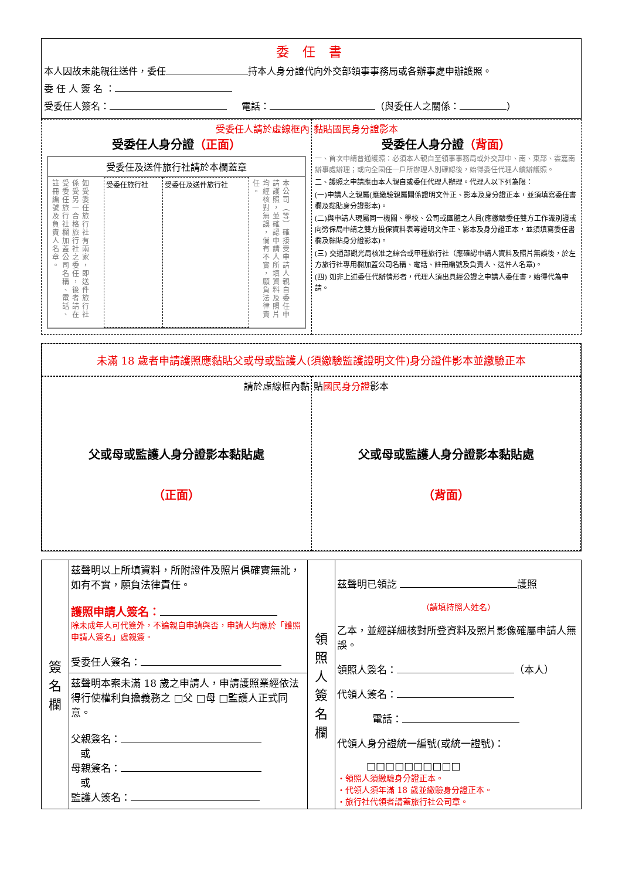委 任 書
本人因故未能親往送件，委任 持本人身分證代向外交部領事事務局或各辦事處申辦護照。
委 任 人 簽 名 ：
受委任人簽名： 電話： （與委任人之關係： ）
| 受委任人請於虛線框內 受委任人身分證 （正面） 受委任及送件旅行社請於本欄蓋章 / 如受委任旅行社有兩家，即送件旅行社係受另一合格旅行社之委任，後者請在受委任旅行社欄加蓋公司名稱、電話、註冊編號及負責人名章。 / 受委任旅行社 / 受委任及送件旅行社 / 本公司（等）確接受申請人親自委任申請護照，並確認申請人所填資料及照片均經核對無誤，倘有不實，願負法律責任。 / | 黏貼國民身分證影本 受委任人身分證 （背面） 一、首次申請普通護照：必須本人親自至領事事務局或外交部中、南、東部、雲嘉南辦事處辦理；或向全國任一戶所辦理人別確認後，始得委任代理人續辦護照。 二、護照之申請應由本人親自或委任代理人辦理。代理人以下列為限： (一)申請人之親屬(應繳驗親屬關係證明文件正、影本及身分證正本，並須填寫委任書欄及黏貼身分證影本)。 (二)與申請人現屬同一機關、學校、公司或團體之人員(應繳驗委任雙方工作識別證或向勞保局申請之雙方投保資料表等證明文件正、影本及身分證正本，並須填寫委任書欄及黏貼身分證影本)。 (三) 交通部觀光局核准之綜合或甲種旅行社（應確認申請人資料及照片無誤後，於左方旅行社專用欄加蓋公司名稱、電話、註冊編號及負責人、送件人名章)。 (四) 如非上述委任代辦情形者，代理人須出具經公證之申請人委任書，始得代為申請。 |
未滿 18 歲者申請護照應黏貼父或母或監護人(須繳驗監護證明文件)身分證件影本並繳驗正本
| 請於虛線框內黏 父或母或監護人身分證影本黏貼處 （正面） | 貼 國民身分證 影本 父或母或監護人身分證影本黏貼處 （背面） |
| 簽 名 欄 | 茲聲明以上所填資料，所附證件及照片俱確實無訛，如有不實，願負法律責任。 護照申請人簽名： 除未成年人可代簽外，不論親自申請與否，申請人均應於「護照申請人簽名」處親簽。 受委任人簽名： | 領 照 人 簽 名 欄 | 茲聲明已領訖 護照 （請填持照人姓名） 乙本，並經詳細核對所登資料及照片影像確屬申請人無誤。 領照人簽名： （本人） 代領人簽名： 電話： 代領人身分證統一編號(或統一證號)： □□□□□□□□□□ ‧領照人須繳驗身分證正本。 ‧代領人須年滿 18 歲並繳驗身分證正本。 ‧旅行社代領者請蓋旅行社公司章。 |
| | 茲聲明本案未滿 18 歲之申請人，申請護照業經依法得行使權利負擔義務之 □父 □母 □監護人正式同意。 父親簽名： 或 母親簽名： 或 監護人簽名： | | |